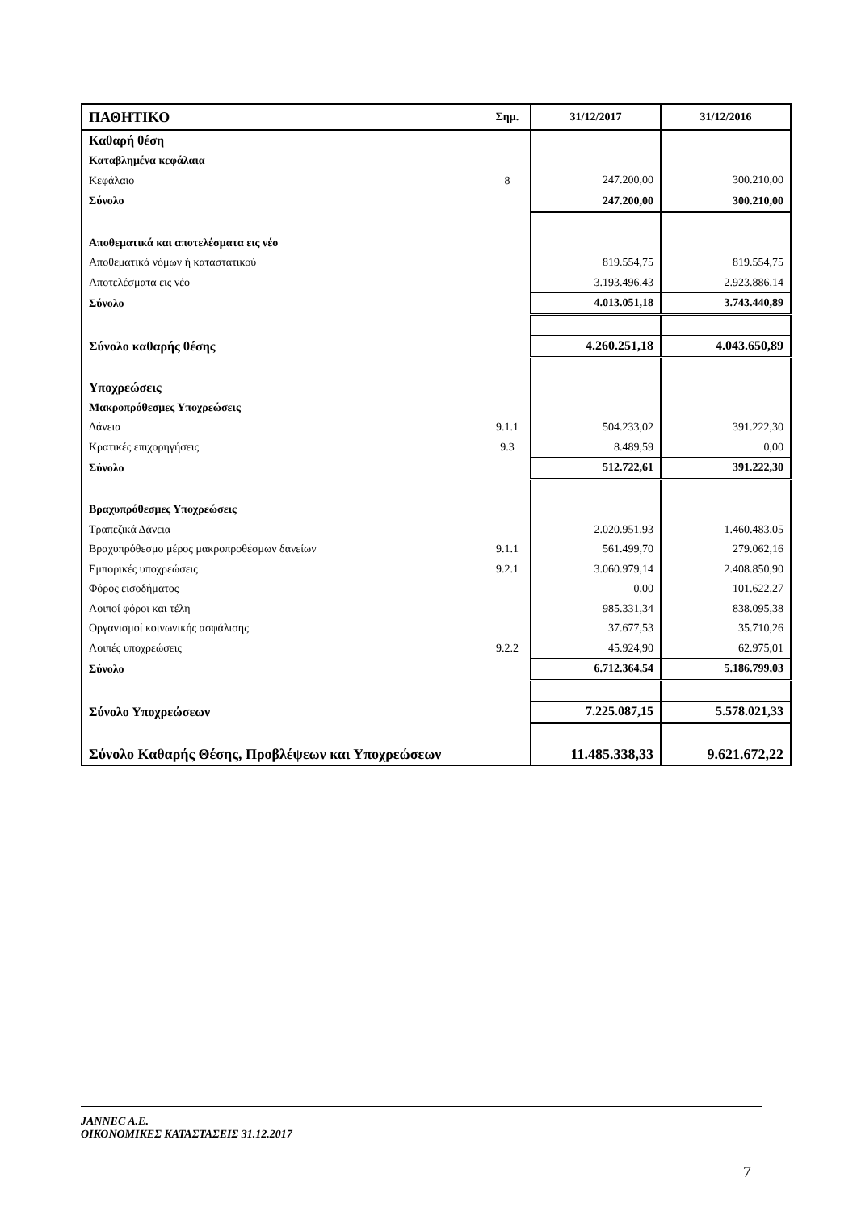| ΠΑΘΗΤΙΚΟ | Σημ. | 31/12/2017 | 31/12/2016 |
| Καθαρή θέση | | | |
| Καταβλημένα κεφάλαια | | | |
| Κεφάλαιο | 8 | 247.200,00 | 300.210,00 |
| Σύνολο | | 247.200,00 | 300.210,00 |
| Αποθεματικά και αποτελέσματα εις νέο | | | |
| Αποθεματικά νόμων ή καταστατικού | | 819.554,75 | 819.554,75 |
| Αποτελέσματα εις νέο | | 3.193.496,43 | 2.923.886,14 |
| Σύνολο | | 4.013.051,18 | 3.743.440,89 |
| Σύνολο καθαρής θέσης | | 4.260.251,18 | 4.043.650,89 |
| Υποχρεώσεις | | | |
| Μακροπρόθεσμες Υποχρεώσεις | | | |
| Δάνεια | 9.1.1 | 504.233,02 | 391.222,30 |
| Κρατικές επιχορηγήσεις | 9.3 | 8.489,59 | 0,00 |
| Σύνολο | | 512.722,61 | 391.222,30 |
| Βραχυπρόθεσμες Υποχρεώσεις | | | |
| Τραπεζικά Δάνεια | | 2.020.951,93 | 1.460.483,05 |
| Βραχυπρόθεσμο μέρος μακροπροθέσμων δανείων | 9.1.1 | 561.499,70 | 279.062,16 |
| Εμπορικές υποχρεώσεις | 9.2.1 | 3.060.979,14 | 2.408.850,90 |
| Φόρος εισοδήματος | | 0,00 | 101.622,27 |
| Λοιποί φόροι και τέλη | | 985.331,34 | 838.095,38 |
| Οργανισμοί κοινωνικής ασφάλισης | | 37.677,53 | 35.710,26 |
| Λοιπές υποχρεώσεις | 9.2.2 | 45.924,90 | 62.975,01 |
| Σύνολο | | 6.712.364,54 | 5.186.799,03 |
| Σύνολο Υποχρεώσεων | | 7.225.087,15 | 5.578.021,33 |
| Σύνολο Καθαρής Θέσης, Προβλέψεων και Υποχρεώσεων | | 11.485.338,33 | 9.621.672,22 |
JANNEC A.E.
ΟΙΚΟΝΟΜΙΚΕΣ ΚΑΤΑΣΤΑΣΕΙΣ 31.12.2017
7